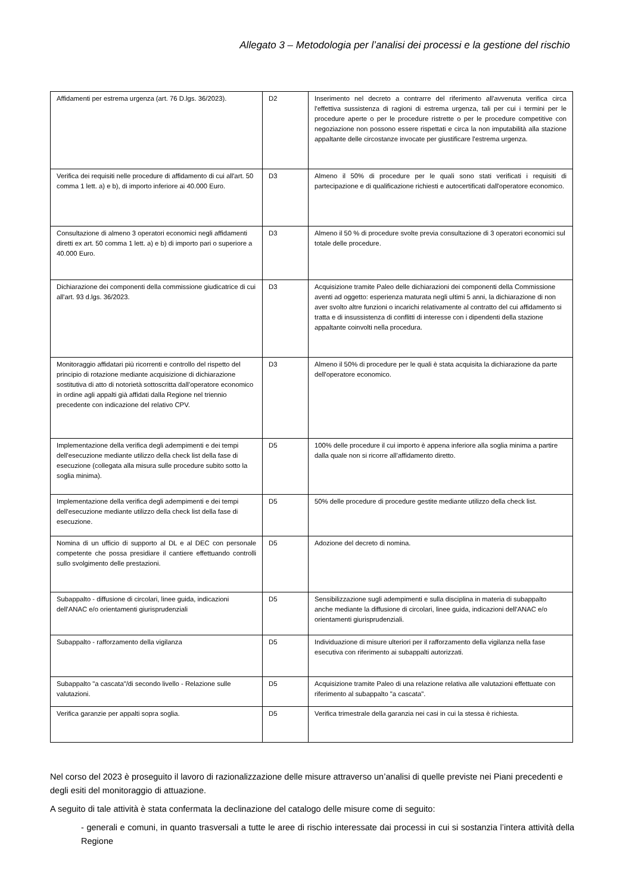Allegato 3 – Metodologia per l’analisi dei processi e la gestione del rischio
| Affidamenti per estrema urgenza (art. 76 D.lgs. 36/2023). | D2 | Inserimento nel decreto a contrarre del riferimento all'avvenuta verifica circa l'effettiva sussistenza di ragioni di estrema urgenza, tali per cui i termini per le procedure aperte o per le procedure ristrette o per le procedure competitive con negoziazione non possono essere rispettati e circa la non imputabilità alla stazione appaltante delle circostanze invocate per giustificare l'estrema urgenza. |
| Verifica dei requisiti nelle procedure di affidamento di cui all'art. 50 comma 1 lett. a) e b), di importo inferiore ai 40.000 Euro. | D3 | Almeno il 50% di procedure per le quali sono stati verificati i requisiti di partecipazione e di qualificazione richiesti e autocertificati dall'operatore economico. |
| Consultazione di almeno 3 operatori economici negli affidamenti diretti ex art. 50 comma 1 lett. a) e b) di importo pari o superiore a 40.000 Euro. | D3 | Almeno il 50 % di procedure svolte previa consultazione di 3 operatori economici sul totale delle procedure. |
| Dichiarazione dei componenti della commissione giudicatrice di cui all'art. 93 d.lgs. 36/2023. | D3 | Acquisizione tramite Paleo delle dichiarazioni dei componenti della Commissione aventi ad oggetto: esperienza maturata negli ultimi 5 anni, la dichiarazione di non aver svolto altre funzioni o incarichi relativamente al contratto del cui affidamento si tratta e di insussistenza di conflitti di interesse con i dipendenti della stazione appaltante coinvolti nella procedura. |
| Monitoraggio affidatari più ricorrenti e controllo del rispetto del principio di rotazione mediante acquisizione di dichiarazione sostitutiva di atto di notorietà sottoscritta dall’operatore economico in ordine agli appalti già affidati dalla Regione nel triennio precedente con indicazione del relativo CPV. | D3 | Almeno il 50% di procedure per le quali è stata acquisita la dichiarazione da parte dell'operatore economico. |
| Implementazione della verifica degli adempimenti e dei tempi dell'esecuzione mediante utilizzo della check list della fase di esecuzione (collegata alla misura sulle procedure subito sotto la soglia minima). | D5 | 100% delle procedure il cui importo è appena inferiore alla soglia minima a partire dalla quale non si ricorre all’affidamento diretto. |
| Implementazione della verifica degli adempimenti e dei tempi dell'esecuzione mediante utilizzo della check list della fase di esecuzione. | D5 | 50% delle procedure di procedure gestite mediante utilizzo della check list. |
| Nomina di un ufficio di supporto al DL e al DEC con personale competente che possa presidiare il cantiere effettuando controlli sullo svolgimento delle prestazioni. | D5 | Adozione del decreto di nomina. |
| Subappalto - diffusione di circolari, linee guida, indicazioni dell'ANAC e/o orientamenti giurisprudenziali | D5 | Sensibilizzazione sugli adempimenti e sulla disciplina in materia di subappalto anche mediante la diffusione di circolari, linee guida, indicazioni dell'ANAC e/o orientamenti giurisprudenziali. |
| Subappalto - rafforzamento della vigilanza | D5 | Individuazione di misure ulteriori per il rafforzamento della vigilanza nella fase esecutiva con riferimento ai subappalti autorizzati. |
| Subappalto "a cascata"/di secondo livello - Relazione sulle valutazioni. | D5 | Acquisizione tramite Paleo di una relazione relativa alle valutazioni effettuate con riferimento al subappalto "a cascata". |
| Verifica garanzie per appalti sopra soglia. | D5 | Verifica trimestrale della garanzia nei casi in cui la stessa è richiesta. |
Nel corso del 2023 è proseguito il lavoro di razionalizzazione delle misure attraverso un’analisi di quelle previste nei Piani precedenti e degli esiti del monitoraggio di attuazione.
A seguito di tale attività è stata confermata la declinazione del catalogo delle misure come di seguito:
- generali e comuni, in quanto trasversali a tutte le aree di rischio interessate dai processi in cui si sostanzia l’intera attività della Regione